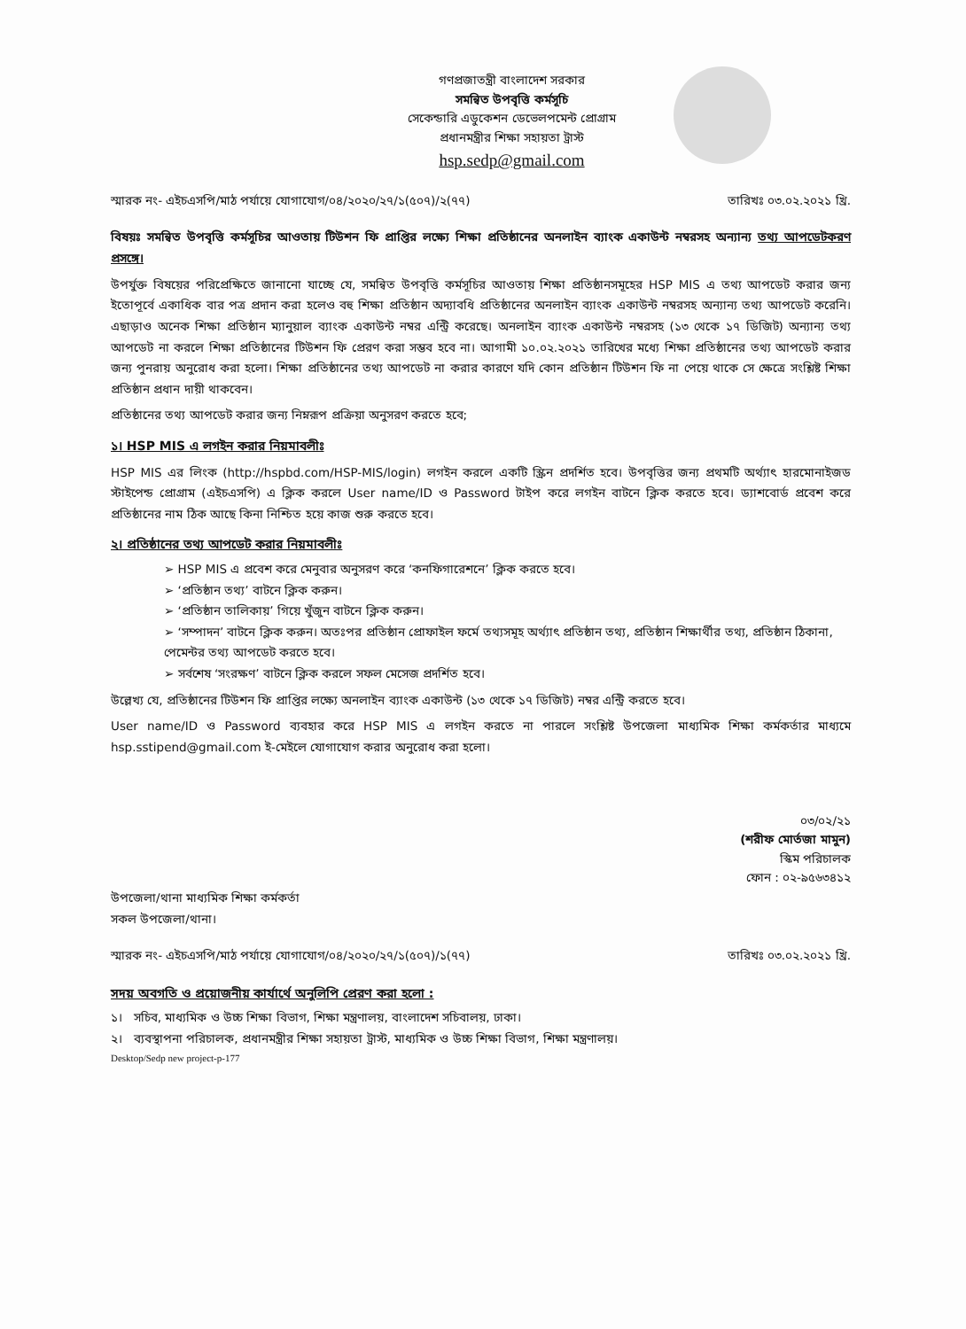গণপ্রজাতন্ত্রী বাংলাদেশ সরকার
সমন্বিত উপবৃত্তি কর্মসূচি
সেকেন্ডারি এডুকেশন ডেভেলপমেন্ট প্রোগ্রাম
প্রধানমন্ত্রীর শিক্ষা সহায়তা ট্রাস্ট
hsp.sedp@gmail.com
স্মারক নং- এইচএসপি/মাঠ পর্যায়ে যোগাযোগ/০৪/২০২০/২৭/১(৫০৭)/২(৭৭) তারিখঃ ০৩.০২.২০২১ খ্রি.
বিষয়ঃ সমন্বিত উপবৃত্তি কর্মসূচির আওতায় টিউশন ফি প্রাপ্তির লক্ষ্যে শিক্ষা প্রতিষ্ঠানের অনলাইন ব্যাংক একাউন্ট নম্বরসহ অন্যান্য তথ্য আপডেটকরণ প্রসঙ্গে।
উপর্যুক্ত বিষয়ের পরিপ্রেক্ষিতে জানানো যাচ্ছে যে, সমন্বিত উপবৃত্তি কর্মসূচির আওতায় শিক্ষা প্রতিষ্ঠানসমূহের HSP MIS এ তথ্য আপডেট করার জন্য ইতোপূর্বে একাধিক বার পত্র প্রদান করা হলেও বহু শিক্ষা প্রতিষ্ঠান অদ্যাবধি প্রতিষ্ঠানের অনলাইন ব্যাংক একাউন্ট নম্বরসহ অন্যান্য তথ্য আপডেট করেনি। এছাড়াও অনেক শিক্ষা প্রতিষ্ঠান ম্যানুয়াল ব্যাংক একাউন্ট নম্বর এন্ট্রি করেছে। অনলাইন ব্যাংক একাউন্ট নম্বরসহ (১৩ থেকে ১৭ ডিজিট) অন্যান্য তথ্য আপডেট না করলে শিক্ষা প্রতিষ্ঠানের টিউশন ফি প্রেরণ করা সম্ভব হবে না। আগামী ১০.০২.২০২১ তারিখের মধ্যে শিক্ষা প্রতিষ্ঠানের তথ্য আপডেট করার জন্য পুনরায় অনুরোধ করা হলো। শিক্ষা প্রতিষ্ঠানের তথ্য আপডেট না করার কারণে যদি কোন প্রতিষ্ঠান টিউশন ফি না পেয়ে থাকে সে ক্ষেত্রে সংশ্লিষ্ট শিক্ষা প্রতিষ্ঠান প্রধান দায়ী থাকবেন।
প্রতিষ্ঠানের তথ্য আপডেট করার জন্য নিম্নরূপ প্রক্রিয়া অনুসরণ করতে হবে;
১। HSP MIS এ লগইন করার নিয়মাবলীঃ
HSP MIS এর লিংক (http://hspbd.com/HSP-MIS/login) লগইন করলে একটি স্ক্রিন প্রদর্শিত হবে। উপবৃত্তির জন্য প্রথমটি অর্থ্যাৎ হারমোনাইজড স্টাইপেন্ড প্রোগ্রাম (এইচএসপি) এ ক্লিক করলে User name/ID ও Password টাইপ করে লগইন বাটনে ক্লিক করতে হবে। ড্যাশবোর্ড প্রবেশ করে প্রতিষ্ঠানের নাম ঠিক আছে কিনা নিশ্চিত হয়ে কাজ শুরু করতে হবে।
২। প্রতিষ্ঠানের তথ্য আপডেট করার নিয়মাবলীঃ
➢ HSP MIS এ প্রবেশ করে মেনুবার অনুসরণ করে ‘কনফিগারেশনে’ ক্লিক করতে হবে।
➢ ‘প্রতিষ্ঠান তথ্য’ বাটনে ক্লিক করুন।
➢ ‘প্রতিষ্ঠান তালিকায়’ গিয়ে খুঁজুন বাটনে ক্লিক করুন।
➢ ‘সম্পাদন’ বাটনে ক্লিক করুন। অতঃপর প্রতিষ্ঠান প্রোফাইল ফর্মে তথ্যসমূহ অর্থ্যাৎ প্রতিষ্ঠান তথ্য, প্রতিষ্ঠান শিক্ষার্থীর তথ্য, প্রতিষ্ঠান ঠিকানা, পেমেন্টর তথ্য আপডেট করতে হবে।
➢ সর্বশেষ ‘সংরক্ষণ’ বাটনে ক্লিক করলে সফল মেসেজ প্রদর্শিত হবে।
উল্লেখ্য যে, প্রতিষ্ঠানের টিউশন ফি প্রাপ্তির লক্ষ্যে অনলাইন ব্যাংক একাউন্ট (১৩ থেকে ১৭ ডিজিট) নম্বর এন্ট্রি করতে হবে।
User name/ID ও Password ব্যবহার করে HSP MIS এ লগইন করতে না পারলে সংশ্লিষ্ট উপজেলা মাধ্যমিক শিক্ষা কর্মকর্তার মাধ্যমে hsp.sstipend@gmail.com ই-মেইলে যোগাযোগ করার অনুরোধ করা হলো।
০৩/০২/২১
(শরীফ মোর্তজা মামুন)
স্কিম পরিচালক
ফোন : ০২-৯৫৬৩৪১২
উপজেলা/থানা মাধ্যমিক শিক্ষা কর্মকর্তা
সকল উপজেলা/থানা।
স্মারক নং- এইচএসপি/মাঠ পর্যায়ে যোগাযোগ/০৪/২০২০/২৭/১(৫০৭)/১(৭৭) তারিখঃ ০৩.০২.২০২১ খ্রি.
সদয় অবগতি ও প্রয়োজনীয় কার্যার্থে অনুলিপি প্রেরণ করা হলো :
১। সচিব, মাধ্যমিক ও উচ্চ শিক্ষা বিভাগ, শিক্ষা মন্ত্রণালয়, বাংলাদেশ সচিবালয়, ঢাকা।
২। ব্যবস্থাপনা পরিচালক, প্রধানমন্ত্রীর শিক্ষা সহায়তা ট্রাস্ট, মাধ্যমিক ও উচ্চ শিক্ষা বিভাগ, শিক্ষা মন্ত্রণালয়।
Desktop/Sedp new project-p-177